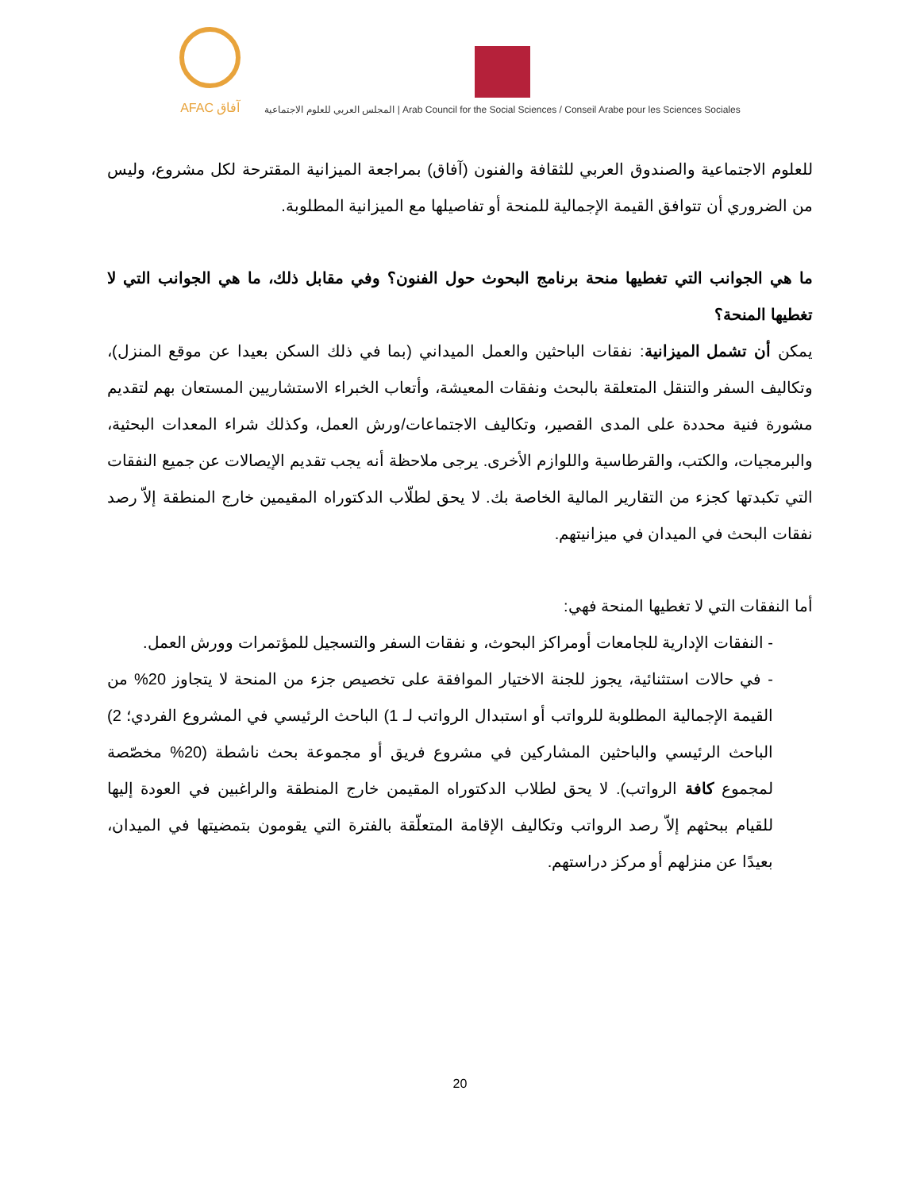AFAC آفاق
المجلس العربي للعلوم الاجتماعية | Arab Council for the Social Sciences / Conseil Arabe pour les Sciences Sociales
للعلوم الاجتماعية والصندوق العربي للثقافة والفنون (آفاق) بمراجعة الميزانية المقترحة لكل مشروع، وليس من الضروري أن تتوافق القيمة الإجمالية للمنحة أو تفاصيلها مع الميزانية المطلوبة.
ما هي الجوانب التي تغطيها منحة برنامج البحوث حول الفنون؟ وفي مقابل ذلك، ما هي الجوانب التي لا تغطيها المنحة؟
يمكن أن تشمل الميزانية: نفقات الباحثين والعمل الميداني (بما في ذلك السكن بعيدا عن موقع المنزل)، وتكاليف السفر والتنقل المتعلقة بالبحث ونفقات المعيشة، وأتعاب الخبراء الاستشاريين المستعان بهم لتقديم مشورة فنية محددة على المدى القصير، وتكاليف الاجتماعات/ورش العمل، وكذلك شراء المعدات البحثية، والبرمجيات، والكتب، والقرطاسية واللوازم الأخرى. يرجى ملاحظة أنه يجب تقديم الإيصالات عن جميع النفقات التي تكبدتها كجزء من التقارير المالية الخاصة بك. لا يحق لطلّاب الدكتوراه المقيمين خارج المنطقة إلاّ رصد نفقات البحث في الميدان في ميزانيتهم.
أما النفقات التي لا تغطيها المنحة فهي:
- النفقات الإدارية للجامعات أومراكز البحوث، و نفقات السفر والتسجيل للمؤتمرات وورش العمل.
- في حالات استثنائية، يجوز للجنة الاختيار الموافقة على تخصيص جزء من المنحة لا يتجاوز 20% من القيمة الإجمالية المطلوبة للرواتب أو استبدال الرواتب لـ 1) الباحث الرئيسي في المشروع الفردي؛ 2) الباحث الرئيسي والباحثين المشاركين في مشروع فريق أو مجموعة بحث ناشطة (20% مخصّصة لمجموع كافة الرواتب). لا يحق لطلاب الدكتوراه المقيمن خارج المنطقة والراغبين في العودة إليها للقيام ببحثهم إلاّ رصد الرواتب وتكاليف الإقامة المتعلّقة بالفترة التي يقومون بتمضيتها في الميدان، بعيدًا عن منزلهم أو مركز دراستهم.
20